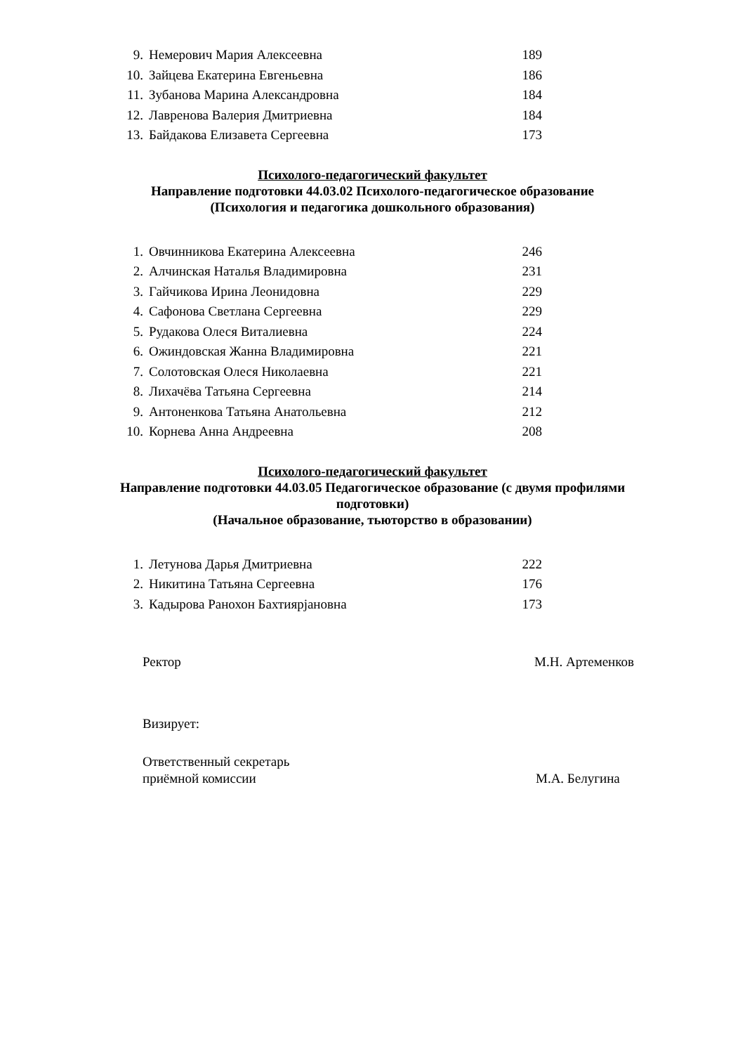| 9. | Немерович Мария Алексеевна | 189 |
| 10. | Зайцева Екатерина Евгеньевна | 186 |
| 11. | Зубанова Марина Александровна | 184 |
| 12. | Лавренова Валерия Дмитриевна | 184 |
| 13. | Байдакова Елизавета Сергеевна | 173 |
Психолого-педагогический факультет
Направление подготовки 44.03.02 Психолого-педагогическое образование
(Психология и педагогика дошкольного образования)
| 1. | Овчинникова Екатерина Алексеевна | 246 |
| 2. | Алчинская Наталья Владимировна | 231 |
| 3. | Гайчикова Ирина Леонидовна | 229 |
| 4. | Сафонова Светлана Сергеевна | 229 |
| 5. | Рудакова Олеся Виталиевна | 224 |
| 6. | Ожиндовская Жанна Владимировна | 221 |
| 7. | Солотовская Олеся Николаевна | 221 |
| 8. | Лихачёва Татьяна Сергеевна | 214 |
| 9. | Антоненкова Татьяна Анатольевна | 212 |
| 10. | Корнева Анна Андреевна | 208 |
Психолого-педагогический факультет
Направление подготовки 44.03.05 Педагогическое образование (с двумя профилями
подготовки)
(Начальное образование, тьюторство в образовании)
| 1. | Летунова Дарья Дмитриевна | 222 |
| 2. | Никитина Татьяна Сергеевна | 176 |
| 3. | Кадырова Ранохон Бахтиярjановна | 173 |
Ректор М.Н. Артеменков
Визирует:
Ответственный секретарь
приёмной комиссии М.А. Белугина